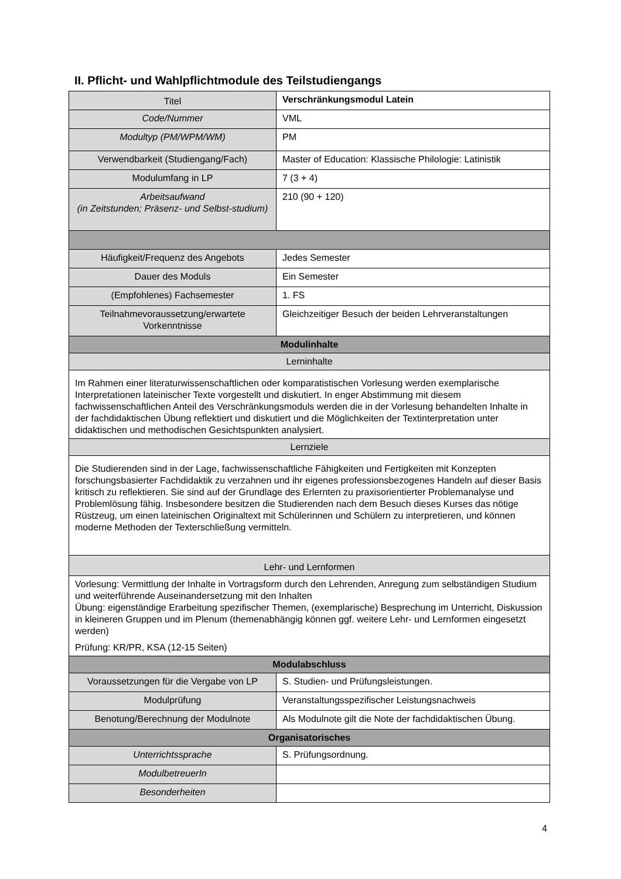II. Pflicht- und Wahlpflichtmodule des Teilstudiengangs
| Titel | Verschränkungsmodul Latein |
| Code/Nummer | VML |
| Modultyp (PM/WPM/WM) | PM |
| Verwendbarkeit (Studiengang/Fach) | Master of Education: Klassische Philologie: Latinistik |
| Modulumfang in LP | 7 (3 + 4) |
| Arbeitsaufwand (in Zeitstunden; Präsenz- und Selbst-studium) | 210 (90 + 120) |
| Häufigkeit/Frequenz des Angebots | Jedes Semester |
| Dauer des Moduls | Ein Semester |
| (Empfohlenes) Fachsemester | 1. FS |
| Teilnahmevoraussetzung/erwartete Vorkenntnisse | Gleichzeitiger Besuch der beiden Lehrveranstaltungen |
| Modulinhalte | |
| Lerninhalte | |
| Im Rahmen einer literaturwissenschaftlichen oder komparatistischen Vorlesung werden exemplarische Interpretationen lateinischer Texte vorgestellt und diskutiert. In enger Abstimmung mit diesem fachwissenschaftlichen Anteil des Verschränkungsmoduls werden die in der Vorlesung behandelten Inhalte in der fachdidaktischen Übung reflektiert und diskutiert und die Möglichkeiten der Textinterpretation unter didaktischen und methodischen Gesichtspunkten analysiert. | |
| Lernziele | |
| Die Studierenden sind in der Lage, fachwissenschaftliche Fähigkeiten und Fertigkeiten mit Konzepten forschungsbasierter Fachdidaktik zu verzahnen und ihr eigenes professionsbezogenes Handeln auf dieser Basis kritisch zu reflektieren. Sie sind auf der Grundlage des Erlernten zu praxisorientierter Problemanalyse und Problemlösung fähig. Insbesondere besitzen die Studierenden nach dem Besuch dieses Kurses das nötige Rüstzeug, um einen lateinischen Originaltext mit Schülerinnen und Schülern zu interpretieren, und können moderne Methoden der Texterschließung vermitteln. | |
| Lehr- und Lernformen | |
| Vorlesung: Vermittlung der Inhalte in Vortragsform durch den Lehrenden, Anregung zum selbständigen Studium und weiterführende Auseinandersetzung mit den Inhalten Übung: eigenständige Erarbeitung spezifischer Themen, (exemplarische) Besprechung im Unterricht, Diskussion in kleineren Gruppen und im Plenum (themenabhängig können ggf. weitere Lehr- und Lernformen eingesetzt werden) Prüfung: KR/PR, KSA (12-15 Seiten) | |
| Modulabschluss | |
| Voraussetzungen für die Vergabe von LP | S. Studien- und Prüfungsleistungen. |
| Modulprüfung | Veranstaltungsspezifischer Leistungsnachweis |
| Benotung/Berechnung der Modulnote | Als Modulnote gilt die Note der fachdidaktischen Übung. |
| Organisatorisches | |
| Unterrichtssprache | S. Prüfungsordnung. |
| ModulbetreuerIn | |
| Besonderheiten | |
4